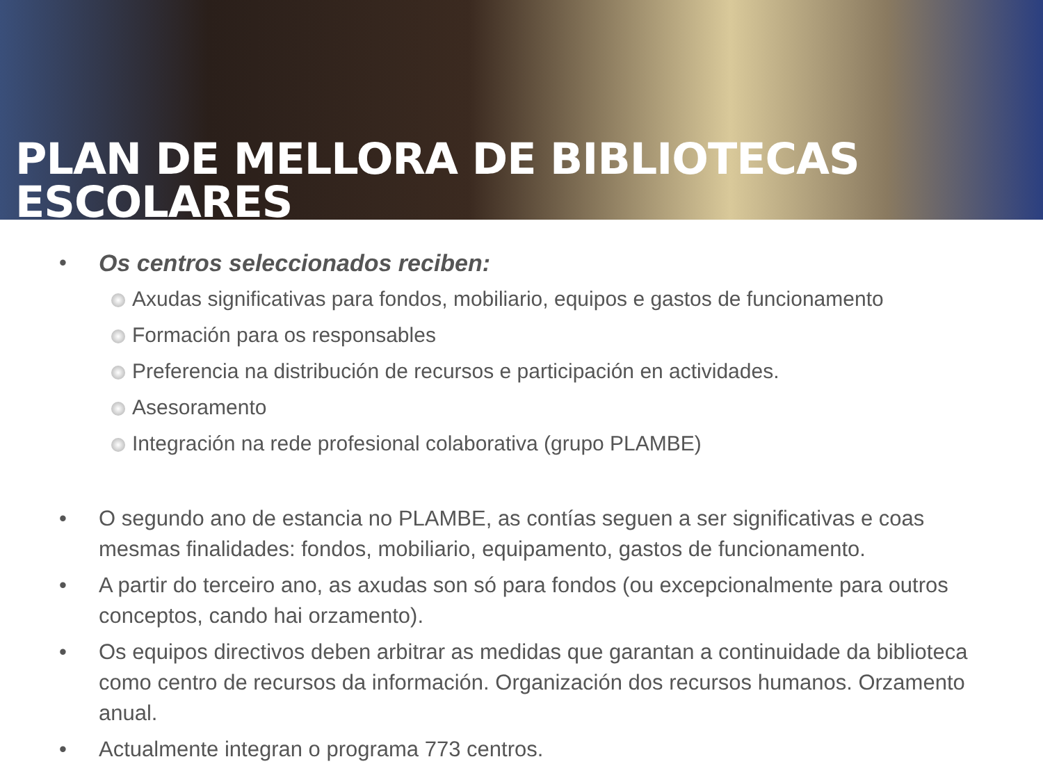PLAN DE MELLORA DE BIBLIOTECAS ESCOLARES
• Os centros seleccionados reciben:
Axudas significativas para fondos, mobiliario, equipos e gastos de funcionamento
Formación para os responsables
Preferencia na distribución de recursos e participación en actividades.
Asesoramento
Integración na rede profesional colaborativa (grupo PLAMBE)
• O segundo ano de estancia no PLAMBE, as contías seguen a ser significativas e coas mesmas finalidades: fondos, mobiliario, equipamento, gastos de funcionamento.
• A partir do terceiro ano, as axudas son só para fondos (ou excepcionalmente para outros conceptos, cando hai orzamento).
• Os equipos directivos deben arbitrar as medidas que garantan a continuidade da biblioteca como centro de recursos da información. Organización dos recursos humanos. Orzamento anual.
• Actualmente integran o programa 773 centros.